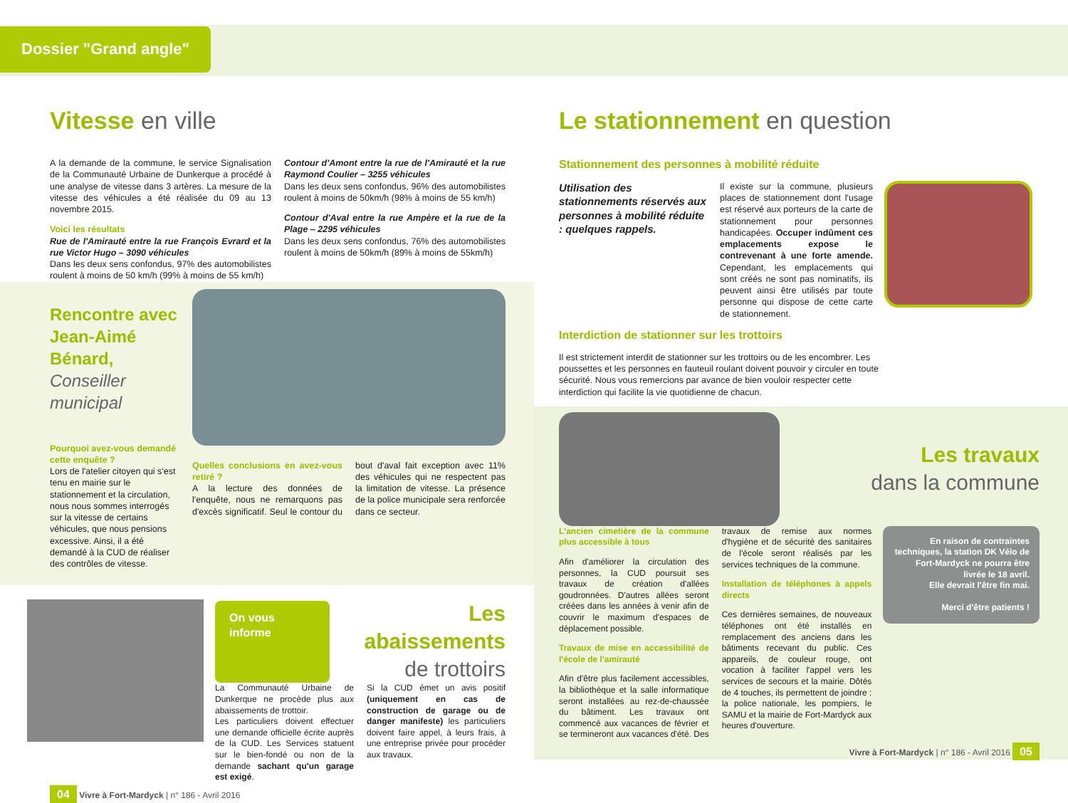Dossier "Grand angle"
Vitesse en ville
A la demande de la commune, le service Signalisation de la Communauté Urbaine de Dunkerque a procédé à une analyse de vitesse dans 3 artères. La mesure de la vitesse des véhicules a été réalisée du 09 au 13 novembre 2015.
Voici les résultats
Rue de l'Amirauté entre la rue François Evrard et la rue Victor Hugo – 3090 véhicules
Dans les deux sens confondus, 97% des automobilistes roulent à moins de 50 km/h (99% à moins de 55 km/h)
Contour d'Amont entre la rue de l'Amirauté et la rue Raymond Coulier – 3255 véhicules
Dans les deux sens confondus, 96% des automobilistes roulent à moins de 50km/h (98% à moins de 55 km/h)
Contour d'Aval entre la rue Ampère et la rue de la Plage – 2295 véhicules
Dans les deux sens confondus, 76% des automobilistes roulent à moins de 50km/h (89% à moins de 55km/h)
Rencontre avec Jean-Aimé Bénard,
Conseiller municipal
Pourquoi avez-vous demandé cette enquête ?
Lors de l'atelier citoyen qui s'est tenu en mairie sur le stationnement et la circulation, nous nous sommes interrogés sur la vitesse de certains véhicules, que nous pensions excessive. Ainsi, il a été demandé à la CUD de réaliser des contrôles de vitesse.
Quelles conclusions en avez-vous retiré ?
A la lecture des données de l'enquête, nous ne remarquons pas d'excès significatif. Seul le contour du bout d'aval fait exception avec 11% des véhicules qui ne respectent pas la limitation de vitesse. La présence de la police municipale sera renforcée dans ce secteur.
On vous informe
Les abaissements
de trottoirs
La Communauté Urbaine de Dunkerque ne procède plus aux abaissements de trottoir.
Les particuliers doivent effectuer une demande officielle écrite auprès de la CUD. Les Services statuent sur le bien-fondé ou non de la demande sachant qu'un garage est exigé.
Si la CUD émet un avis positif (uniquement en cas de construction de garage ou de danger manifeste) les particuliers doivent faire appel, à leurs frais, à une entreprise privée pour procéder aux travaux.
04 Vivre à Fort-Mardyck | n° 186 - Avril 2016
Le stationnement en question
Stationnement des personnes à mobilité réduite
Utilisation des stationnements réservés aux personnes à mobilité réduite : quelques rappels.
Il existe sur la commune, plusieurs places de stationnement dont l'usage est réservé aux porteurs de la carte de stationnement pour personnes handicapées. Occuper indûment ces emplacements expose le contrevenant à une forte amende. Cependant, les emplacements qui sont créés ne sont pas nominatifs, ils peuvent ainsi être utilisés par toute personne qui dispose de cette carte de stationnement.
Interdiction de stationner sur les trottoirs
Il est strictement interdit de stationner sur les trottoirs ou de les encombrer. Les poussettes et les personnes en fauteuil roulant doivent pouvoir y circuler en toute sécurité. Nous vous remercions par avance de bien vouloir respecter cette interdiction qui facilite la vie quotidienne de chacun.
Les travaux
dans la commune
L'ancien cimetière de la commune plus accessible à tous
Afin d'améliorer la circulation des personnes, la CUD poursuit ses travaux de création d'allées goudronnées. D'autres allées seront créées dans les années à venir afin de couvrir le maximum d'espaces de déplacement possible.
Travaux de mise en accessibilité de l'école de l'amirauté
Afin d'être plus facilement accessibles, la bibliothèque et la salle informatique seront installées au rez-de-chaussée du bâtiment. Les travaux ont commencé aux vacances de février et se termineront aux vacances d'été. Des travaux de remise aux normes d'hygiène et de sécurité des sanitaires de l'école seront réalisés par les services techniques de la commune.
Installation de téléphones à appels directs
Ces dernières semaines, de nouveaux téléphones ont été installés en remplacement des anciens dans les bâtiments recevant du public. Ces appareils, de couleur rouge, ont vocation à faciliter l'appel vers les services de secours et la mairie. Dôtés de 4 touches, ils permettent de joindre : la police nationale, les pompiers, le SAMU et la mairie de Fort-Mardyck aux heures d'ouverture.
En raison de contraintes techniques, la station DK Vélo de Fort-Mardyck ne pourra être livrée le 18 avril.
Elle devrait l'être fin mai.
Merci d'être patients !
Vivre à Fort-Mardyck | n° 186 - Avril 2016 05